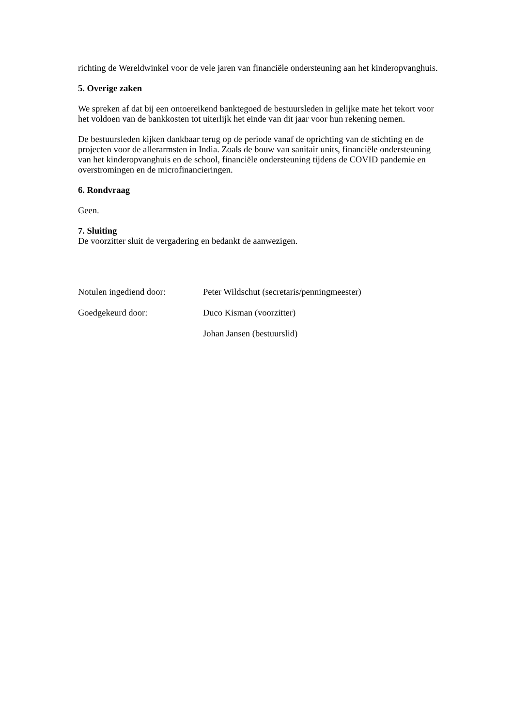richting de Wereldwinkel voor de vele jaren van financiële ondersteuning aan het kinderopvanghuis.
5. Overige zaken
We spreken af dat bij een ontoereikend banktegoed de bestuursleden in gelijke mate het tekort voor het voldoen van de bankkosten tot uiterlijk het einde van dit jaar voor hun rekening nemen.
De bestuursleden kijken dankbaar terug op de periode vanaf de oprichting van de stichting en de projecten voor de allerarmsten in India. Zoals de bouw van sanitair units, financiële ondersteuning van het kinderopvanghuis en de school, financiële ondersteuning tijdens de COVID pandemie en overstromingen en de microfinancieringen.
6. Rondvraag
Geen.
7. Sluiting
De voorzitter sluit de vergadering en bedankt de aanwezigen.
| Notulen ingediend door: | Peter Wildschut (secretaris/penningmeester) |
| Goedgekeurd door: | Duco Kisman (voorzitter) |
| | Johan Jansen (bestuurslid) |